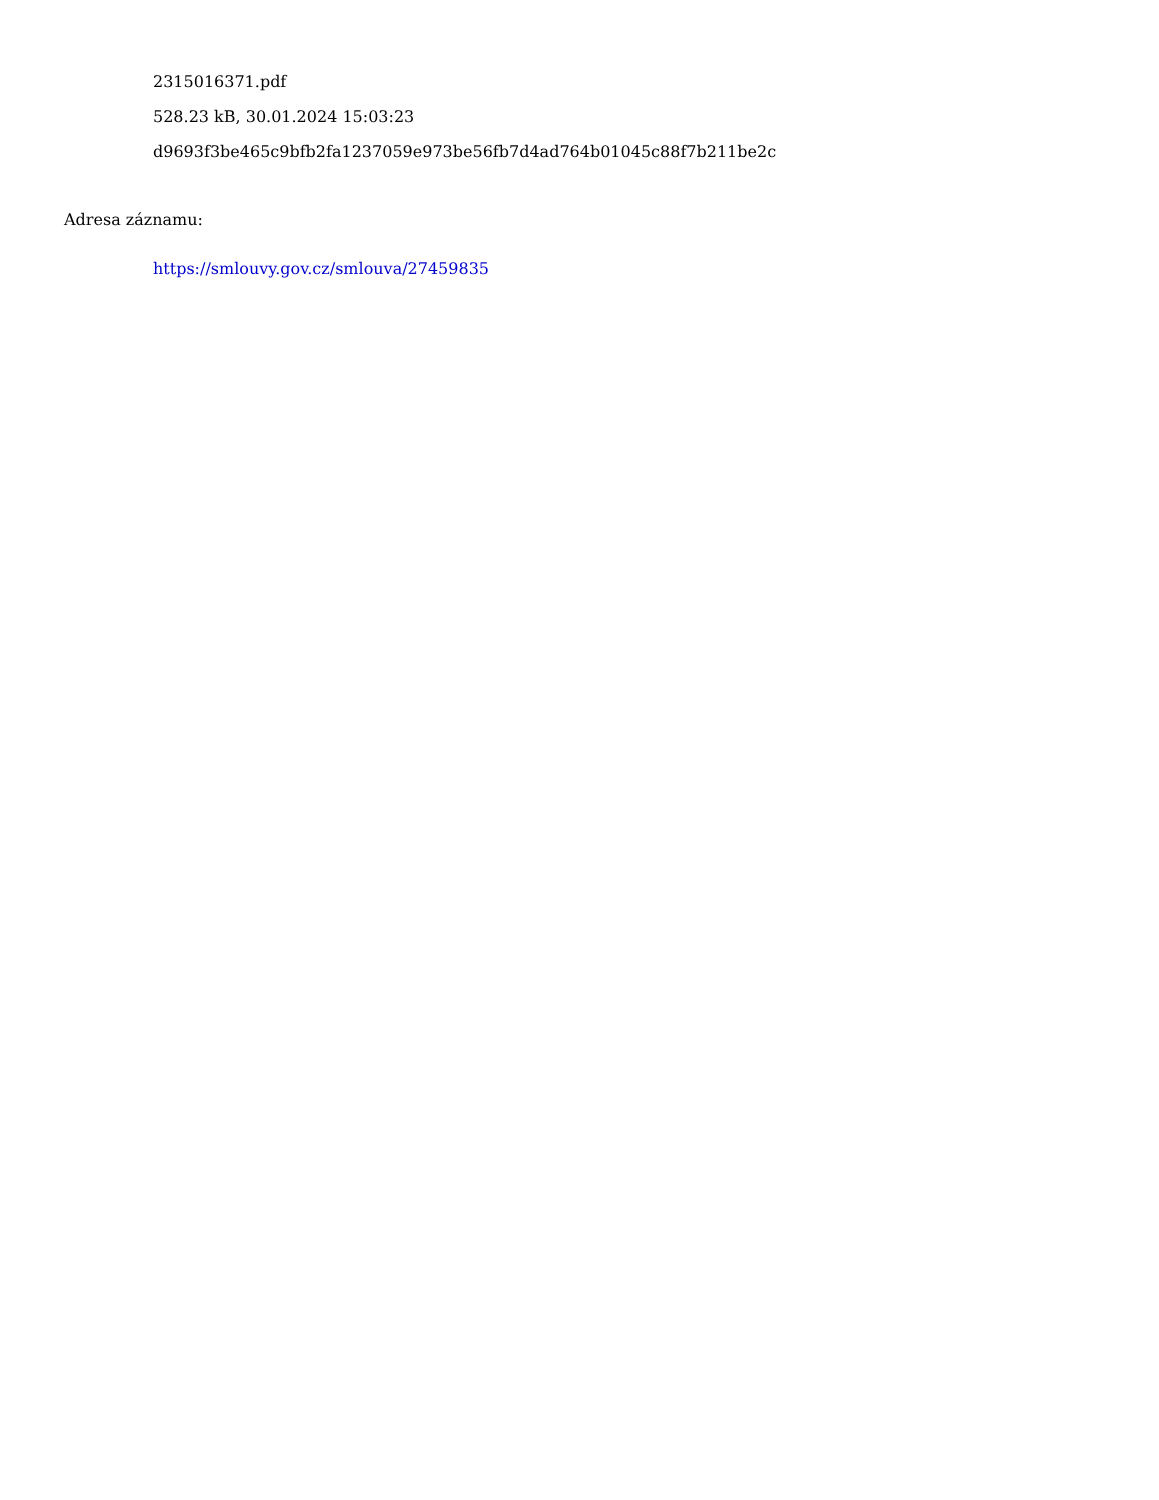2315016371.pdf
528.23 kB, 30.01.2024 15:03:23
d9693f3be465c9bfb2fa1237059e973be56fb7d4ad764b01045c88f7b211be2c
Adresa záznamu:
https://smlouvy.gov.cz/smlouva/27459835